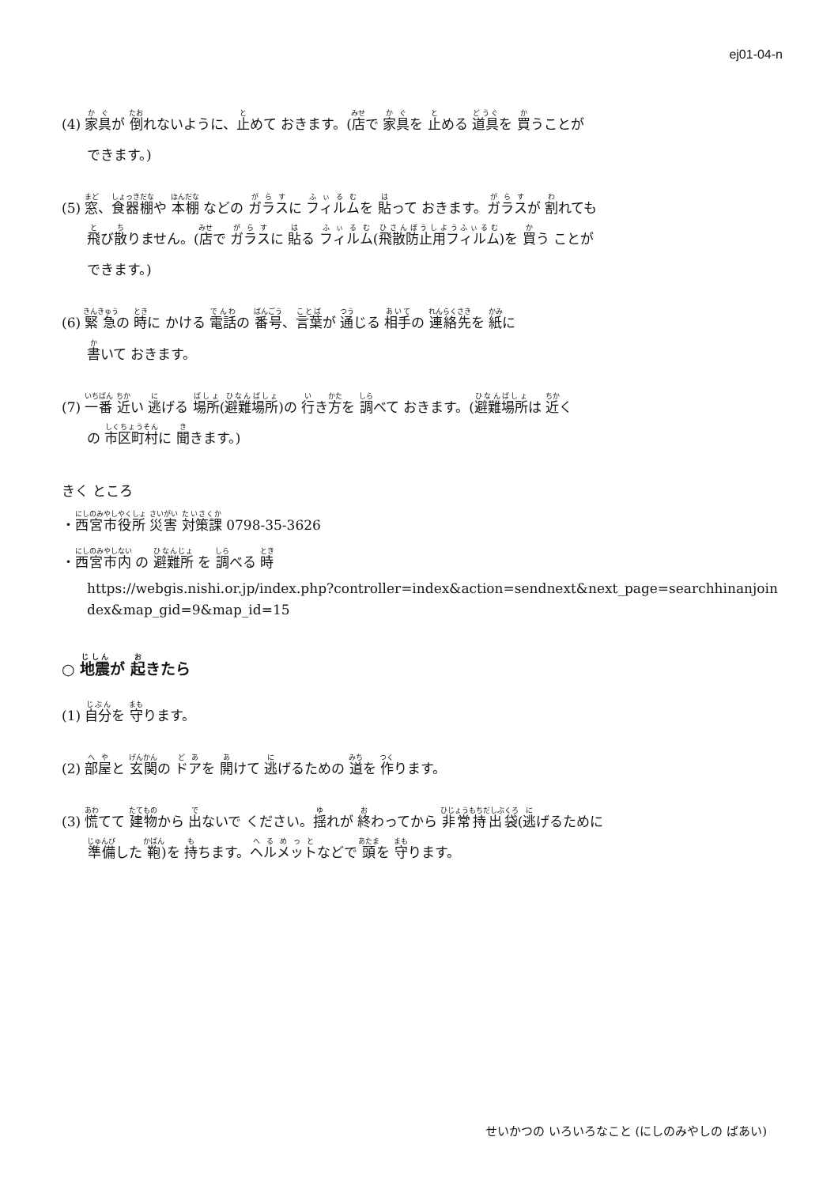ej01-04-n
(4) 家具が 倒れないように、止めて おきます。(店で 家具を 止める 道具を 買うことが
できます。)
(5) 窓、食器棚や 本棚 などの ガラスに フィルムを 貼って おきます。ガラスが 割れても
飛び散りません。(店で ガラスに 貼る フィルム(飛散防止用フィルム)を 買う ことが
できます。)
(6) 緊急の 時に かける 電話の 番号、言葉が 通じる 相手の 連絡先を 紙に
書いて おきます。
(7) 一番 近い 逃げる 場所(避難場所)の 行き方を 調べて おきます。(避難場所は 近く
の 市区町村に 聞きます。)
きく ところ
・西宮市役所 災害 対策課 0798-35-3626
・西宮市内 の 避難所 を 調べる 時
https://webgis.nishi.or.jp/index.php?controller=index&action=sendnext&next_page=searchhinanjoindex&map_gid=9&map_id=15
○ 地震が 起きたら
(1) 自分を 守ります。
(2) 部屋と 玄関の ドアを 開けて 逃げるための 道を 作ります。
(3) 慌てて 建物から 出ないで ください。揺れが 終わってから 非常持出袋(逃げるために
準備した 鞄)を 持ちます。ヘルメットなどで 頭を 守ります。
せいかつの いろいろなこと (にしのみやしの ばあい)